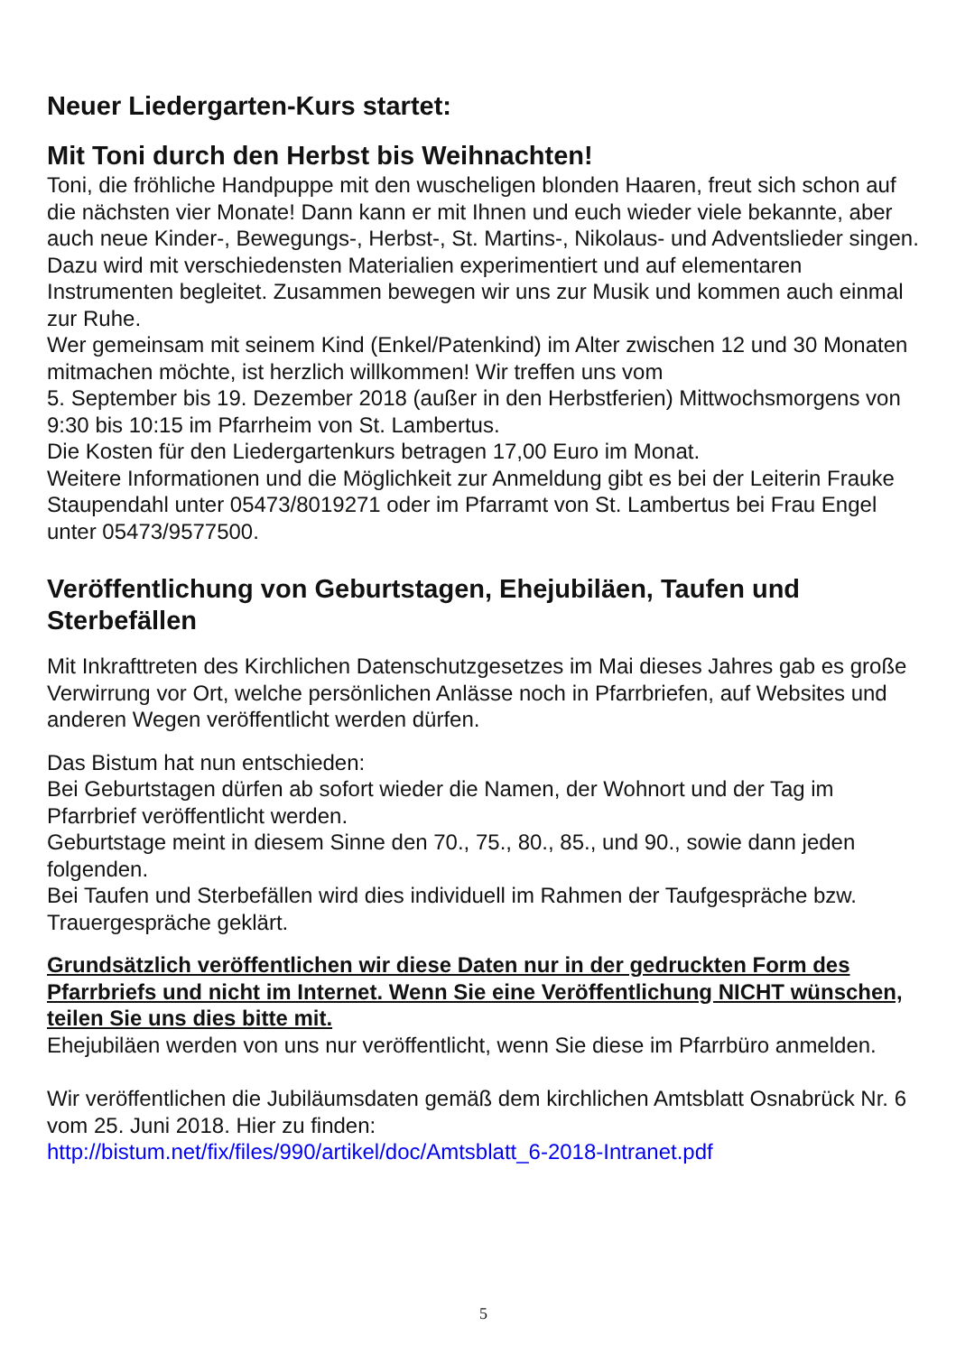Neuer Liedergarten-Kurs startet:
Mit Toni durch den Herbst bis Weihnachten!
Toni, die fröhliche Handpuppe mit den wuscheligen blonden Haaren, freut sich schon auf die nächsten vier Monate! Dann kann er mit Ihnen und euch wieder viele bekannte, aber auch neue Kinder-, Bewegungs-, Herbst-, St. Martins-, Nikolaus- und Adventslieder singen. Dazu wird mit verschiedensten Materialien experimentiert und auf elementaren Instrumenten begleitet. Zusammen bewegen wir uns zur Musik und kommen auch einmal zur Ruhe.
Wer gemeinsam mit seinem Kind (Enkel/Patenkind) im Alter zwischen 12 und 30 Monaten mitmachen möchte, ist herzlich willkommen! Wir treffen uns vom
5. September bis 19. Dezember 2018 (außer in den Herbstferien) Mittwochsmorgens von 9:30 bis 10:15 im Pfarrheim von St. Lambertus.
Die Kosten für den Liedergartenkurs betragen 17,00 Euro im Monat.
Weitere Informationen und die Möglichkeit zur Anmeldung gibt es bei der Leiterin Frauke Staupendahl unter 05473/8019271 oder im Pfarramt von St. Lambertus bei Frau Engel unter 05473/9577500.
Veröffentlichung von Geburtstagen, Ehejubiläen, Taufen und Sterbefällen
Mit Inkrafttreten des Kirchlichen Datenschutzgesetzes im Mai dieses Jahres gab es große Verwirrung vor Ort, welche persönlichen Anlässe noch in Pfarrbriefen, auf Websites und anderen Wegen veröffentlicht werden dürfen.
Das Bistum hat nun entschieden:
Bei Geburtstagen dürfen ab sofort wieder die Namen, der Wohnort und der Tag im Pfarrbrief veröffentlicht werden.
Geburtstage meint in diesem Sinne den 70., 75., 80., 85., und 90., sowie dann jeden folgenden.
Bei Taufen und Sterbefällen wird dies individuell im Rahmen der Taufgespräche bzw. Trauergespräche geklärt.
Grundsätzlich veröffentlichen wir diese Daten nur in der gedruckten Form des Pfarrbriefs und nicht im Internet. Wenn Sie eine Veröffentlichung NICHT wünschen, teilen Sie uns dies bitte mit.
Ehejubiläen werden von uns nur veröffentlicht, wenn Sie diese im Pfarrbüro anmelden.
Wir veröffentlichen die Jubiläumsdaten gemäß dem kirchlichen Amtsblatt Osnabrück Nr. 6 vom 25. Juni 2018. Hier zu finden:
http://bistum.net/fix/files/990/artikel/doc/Amtsblatt_6-2018-Intranet.pdf
5